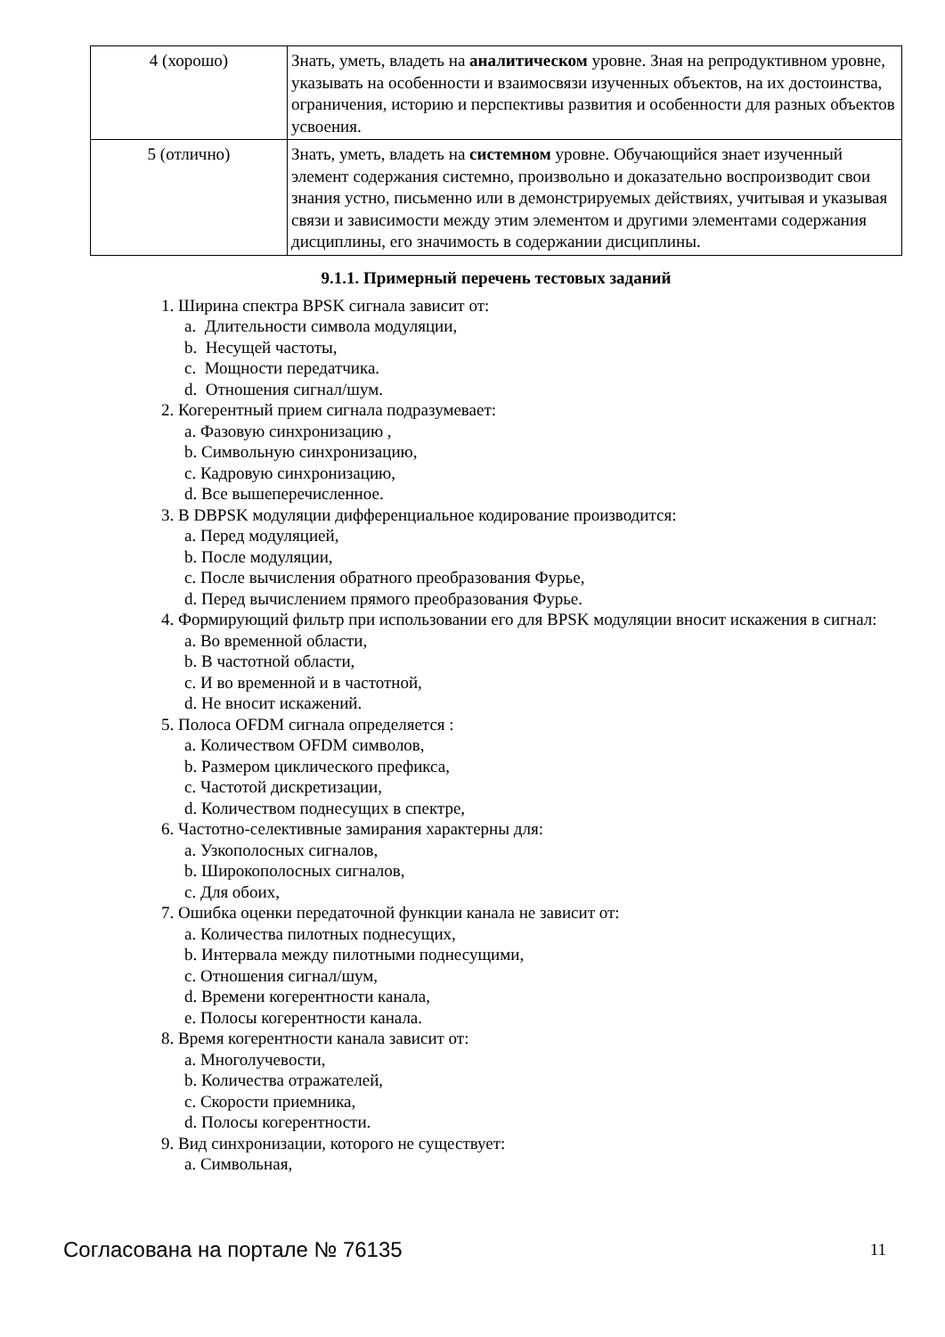| 4 (хорошо) | Знать, уметь, владеть на аналитическом уровне. Зная на репродуктивном уровне, указывать на особенности и взаимосвязи изученных объектов, на их достоинства, ограничения, историю и перспективы развития и особенности для разных объектов усвоения. |
| 5 (отлично) | Знать, уметь, владеть на системном уровне. Обучающийся знает изученный элемент содержания системно, произвольно и доказательно воспроизводит свои знания устно, письменно или в демонстрируемых действиях, учитывая и указывая связи и зависимости между этим элементом и другими элементами содержания дисциплины, его значимость в содержании дисциплины. |
9.1.1. Примерный перечень тестовых заданий
1. Ширина спектра BPSK сигнала зависит от:
a. Длительности символа модуляции,
b. Несущей частоты,
c. Мощности передатчика.
d. Отношения сигнал/шум.
2. Когерентный прием сигнала подразумевает:
a. Фазовую синхронизацию ,
b. Символьную синхронизацию,
c. Кадровую синхронизацию,
d. Все вышеперечисленное.
3. В DBPSK модуляции дифференциальное кодирование производится:
a. Перед модуляцией,
b. После модуляции,
c. После вычисления обратного преобразования Фурье,
d. Перед вычислением прямого преобразования Фурье.
4. Формирующий фильтр при использовании его для BPSK модуляции вносит искажения в сигнал:
a. Во временной области,
b. В частотной области,
c. И во временной и в частотной,
d. Не вносит искажений.
5. Полоса OFDM сигнала определяется :
a. Количеством OFDM символов,
b. Размером циклического префикса,
c. Частотой дискретизации,
d. Количеством поднесущих в спектре,
6. Частотно-селективные замирания характерны для:
a. Узкополосных сигналов,
b. Широкополосных сигналов,
c. Для обоих,
7. Ошибка оценки передаточной функции канала не зависит от:
a. Количества пилотных поднесущих,
b. Интервала между пилотными поднесущими,
c. Отношения сигнал/шум,
d. Времени когерентности канала,
e. Полосы когерентности канала.
8. Время когерентности канала зависит от:
a. Многолучевости,
b. Количества отражателей,
c. Скорости приемника,
d. Полосы когерентности.
9. Вид синхронизации, которого не существует:
a. Символьная,
Согласована на портале № 76135 11